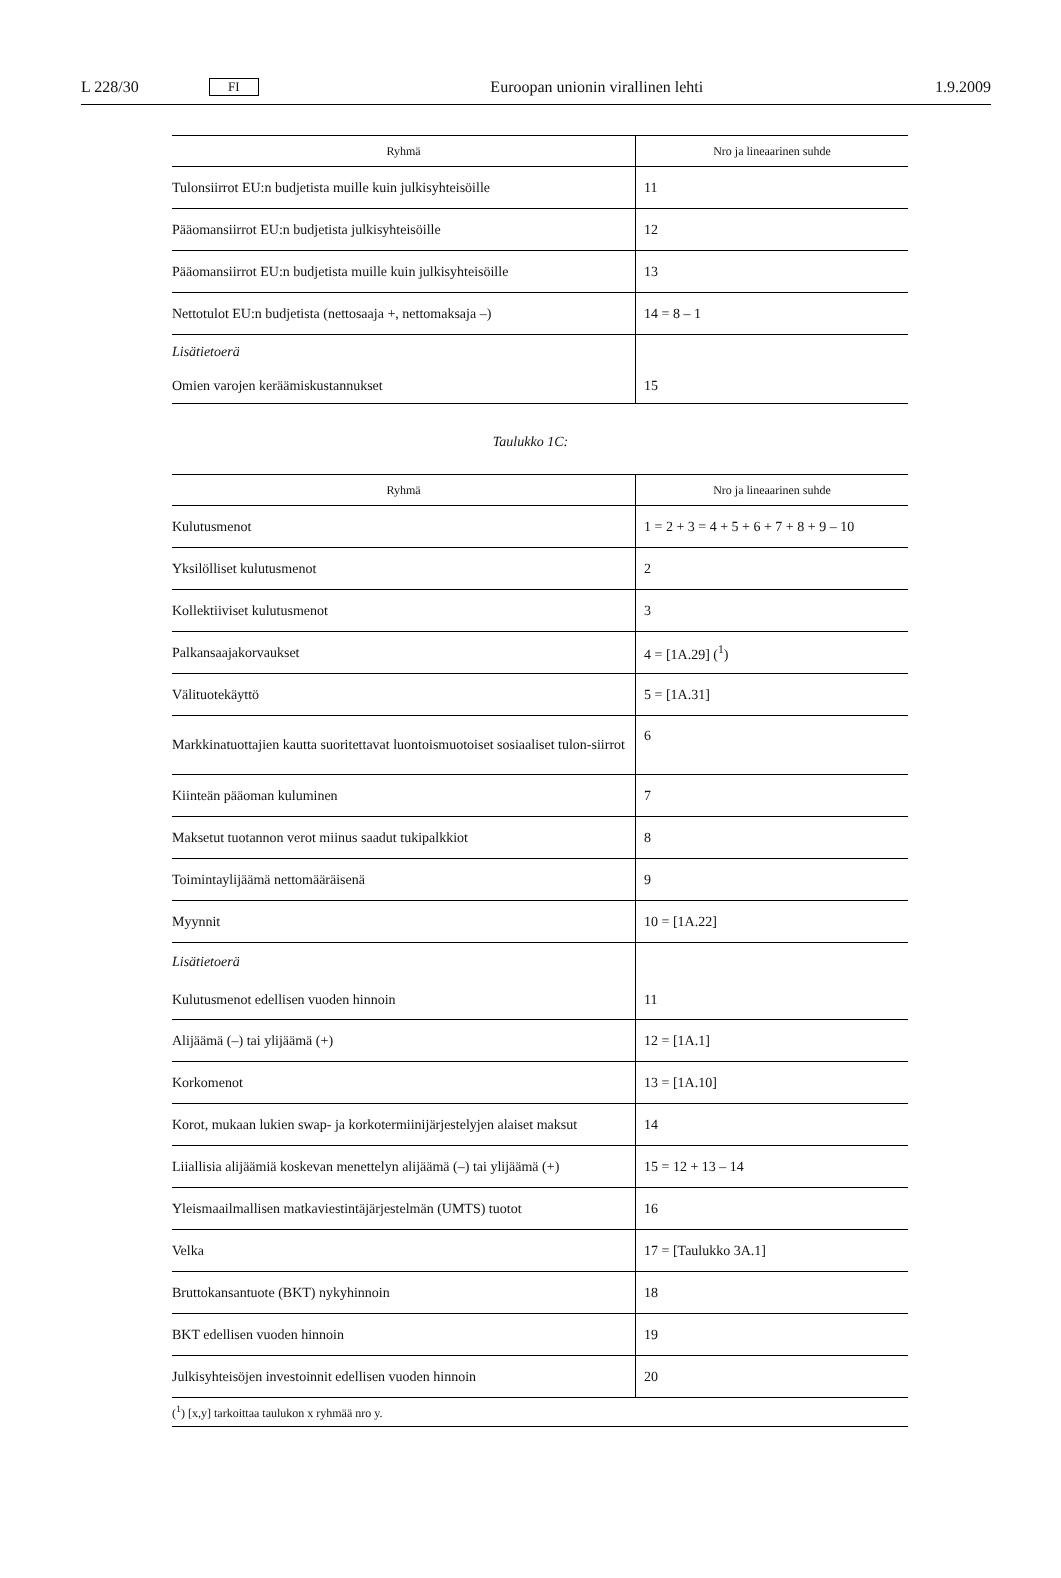L 228/30 FI Euroopan unionin virallinen lehti 1.9.2009
| Ryhmä | Nro ja lineaarinen suhde |
| --- | --- |
| Tulonsiirrot EU:n budjetista muille kuin julkisyhteisöille | 11 |
| Pääomansiirrot EU:n budjetista julkisyhteisöille | 12 |
| Pääomansiirrot EU:n budjetista muille kuin julkisyhteisöille | 13 |
| Nettotulot EU:n budjetista (nettosaaja +, nettomaksaja –) | 14 = 8 – 1 |
| Lisätietoerä Omien varojen keräämiskustannukset | 15 |
Taulukko 1C:
| Ryhmä | Nro ja lineaarinen suhde |
| --- | --- |
| Kulutusmenot | 1 = 2 + 3 = 4 + 5 + 6 + 7 + 8 + 9 – 10 |
| Yksilölliset kulutusmenot | 2 |
| Kollektiiviset kulutusmenot | 3 |
| Palkansaajakorvaukset | 4 = [1A.29] (<sup>1</sup>) |
| Välituotekäyttö | 5 = [1A.31] |
| Markkinatuottajien kautta suoritettavat luontoismuotoiset sosiaaliset tulon-siirrot | 6 |
| Kiinteän pääoman kuluminen | 7 |
| Maksetut tuotannon verot miinus saadut tukipalkkiot | 8 |
| Toimintaylijäämä nettomääräisenä | 9 |
| Myynnit | 10 = [1A.22] |
| Lisätietoerä Kulutusmenot edellisen vuoden hinnoin | 11 |
| Alijäämä (–) tai ylijäämä (+) | 12 = [1A.1] |
| Korkomenot | 13 = [1A.10] |
| Korot, mukaan lukien swap- ja korkotermiinijärjestelyjen alaiset maksut | 14 |
| Liiallisia alijäämiä koskevan menettelyn alijäämä (–) tai ylijäämä (+) | 15 = 12 + 13 – 14 |
| Yleismaailmallisen matkaviestintäjärjestelmän (UMTS) tuotot | 16 |
| Velka | 17 = [Taulukko 3A.1] |
| Bruttokansantuote (BKT) nykyhinnoin | 18 |
| BKT edellisen vuoden hinnoin | 19 |
| Julkisyhteisöjen investoinnit edellisen vuoden hinnoin | 20 |
| (<sup>1</sup>) [x,y] tarkoittaa taulukon x ryhmää nro y. | |